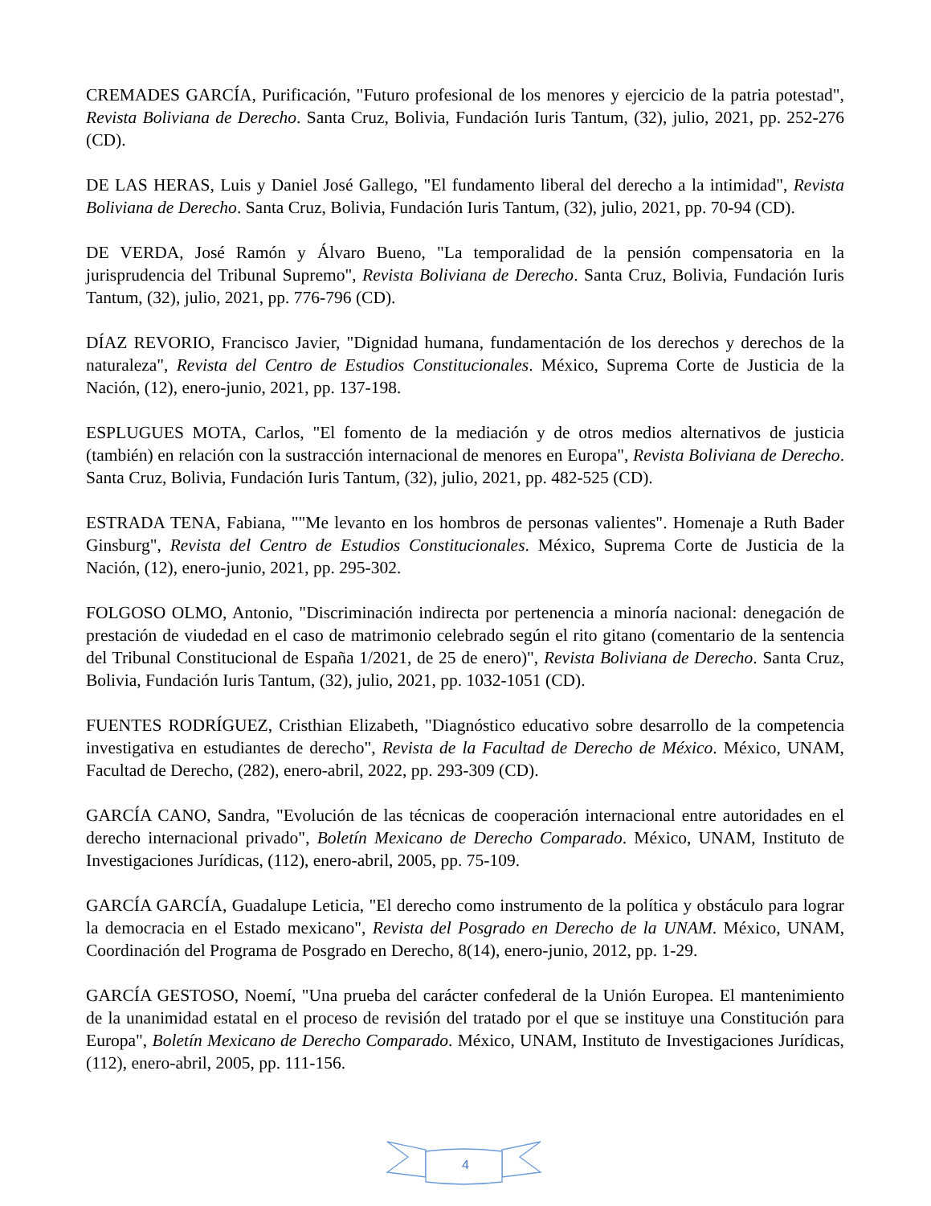CREMADES GARCÍA, Purificación, "Futuro profesional de los menores y ejercicio de la patria potestad", Revista Boliviana de Derecho. Santa Cruz, Bolivia, Fundación Iuris Tantum, (32), julio, 2021, pp. 252-276 (CD).
DE LAS HERAS, Luis y Daniel José Gallego, "El fundamento liberal del derecho a la intimidad", Revista Boliviana de Derecho. Santa Cruz, Bolivia, Fundación Iuris Tantum, (32), julio, 2021, pp. 70-94 (CD).
DE VERDA, José Ramón y Álvaro Bueno, "La temporalidad de la pensión compensatoria en la jurisprudencia del Tribunal Supremo", Revista Boliviana de Derecho. Santa Cruz, Bolivia, Fundación Iuris Tantum, (32), julio, 2021, pp. 776-796 (CD).
DÍAZ REVORIO, Francisco Javier, "Dignidad humana, fundamentación de los derechos y derechos de la naturaleza", Revista del Centro de Estudios Constitucionales. México, Suprema Corte de Justicia de la Nación, (12), enero-junio, 2021, pp. 137-198.
ESPLUGUES MOTA, Carlos, "El fomento de la mediación y de otros medios alternativos de justicia (también) en relación con la sustracción internacional de menores en Europa", Revista Boliviana de Derecho. Santa Cruz, Bolivia, Fundación Iuris Tantum, (32), julio, 2021, pp. 482-525 (CD).
ESTRADA TENA, Fabiana, ""Me levanto en los hombros de personas valientes". Homenaje a Ruth Bader Ginsburg", Revista del Centro de Estudios Constitucionales. México, Suprema Corte de Justicia de la Nación, (12), enero-junio, 2021, pp. 295-302.
FOLGOSO OLMO, Antonio, "Discriminación indirecta por pertenencia a minoría nacional: denegación de prestación de viudedad en el caso de matrimonio celebrado según el rito gitano (comentario de la sentencia del Tribunal Constitucional de España 1/2021, de 25 de enero)", Revista Boliviana de Derecho. Santa Cruz, Bolivia, Fundación Iuris Tantum, (32), julio, 2021, pp. 1032-1051 (CD).
FUENTES RODRÍGUEZ, Cristhian Elizabeth, "Diagnóstico educativo sobre desarrollo de la competencia investigativa en estudiantes de derecho", Revista de la Facultad de Derecho de México. México, UNAM, Facultad de Derecho, (282), enero-abril, 2022, pp. 293-309 (CD).
GARCÍA CANO, Sandra, "Evolución de las técnicas de cooperación internacional entre autoridades en el derecho internacional privado", Boletín Mexicano de Derecho Comparado. México, UNAM, Instituto de Investigaciones Jurídicas, (112), enero-abril, 2005, pp. 75-109.
GARCÍA GARCÍA, Guadalupe Leticia, "El derecho como instrumento de la política y obstáculo para lograr la democracia en el Estado mexicano", Revista del Posgrado en Derecho de la UNAM. México, UNAM, Coordinación del Programa de Posgrado en Derecho, 8(14), enero-junio, 2012, pp. 1-29.
GARCÍA GESTOSO, Noemí, "Una prueba del carácter confederal de la Unión Europea. El mantenimiento de la unanimidad estatal en el proceso de revisión del tratado por el que se instituye una Constitución para Europa", Boletín Mexicano de Derecho Comparado. México, UNAM, Instituto de Investigaciones Jurídicas, (112), enero-abril, 2005, pp. 111-156.
4